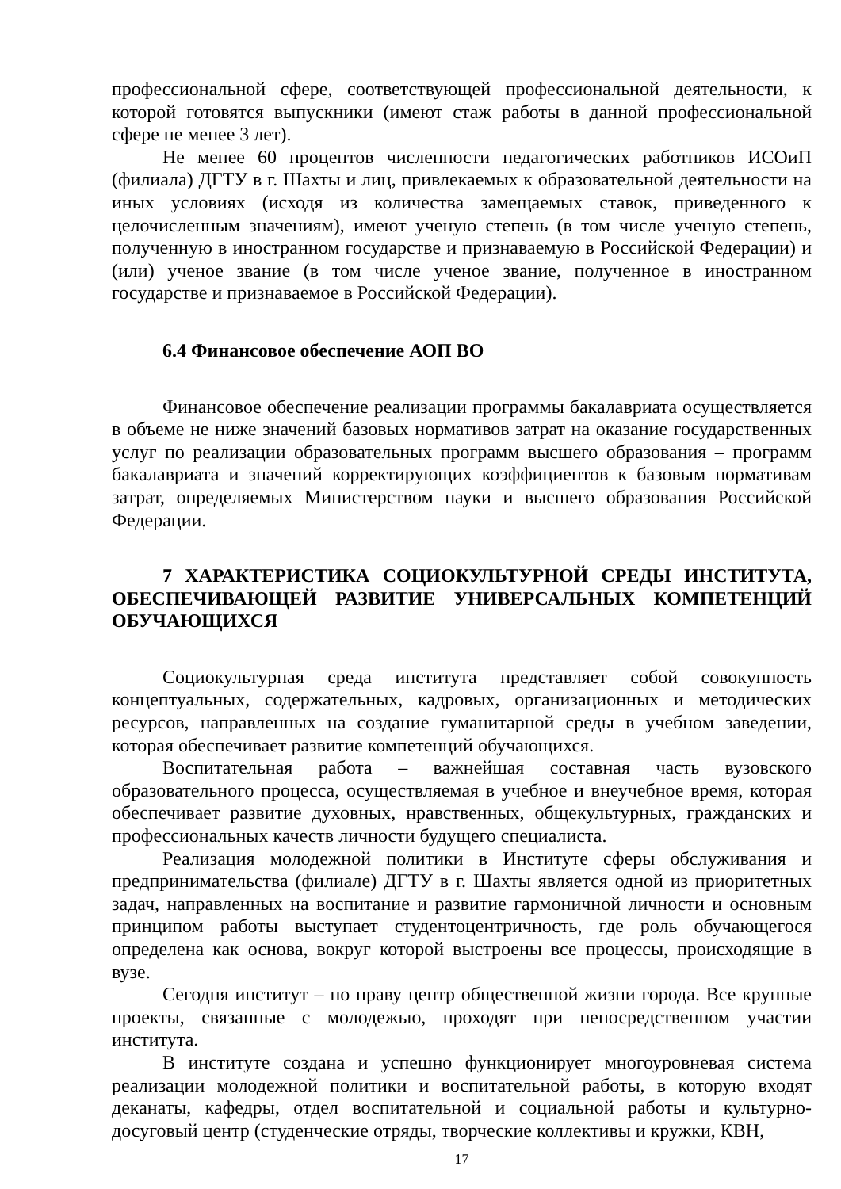профессиональной сфере, соответствующей профессиональной деятельности, к которой готовятся выпускники (имеют стаж работы в данной профессиональной сфере не менее 3 лет).
Не менее 60 процентов численности педагогических работников ИСОиП (филиала) ДГТУ в г. Шахты и лиц, привлекаемых к образовательной деятельности на иных условиях (исходя из количества замещаемых ставок, приведенного к целочисленным значениям), имеют ученую степень (в том числе ученую степень, полученную в иностранном государстве и признаваемую в Российской Федерации) и (или) ученое звание (в том числе ученое звание, полученное в иностранном государстве и признаваемое в Российской Федерации).
6.4 Финансовое обеспечение АОП ВО
Финансовое обеспечение реализации программы бакалавриата осуществляется в объеме не ниже значений базовых нормативов затрат на оказание государственных услуг по реализации образовательных программ высшего образования – программ бакалавриата и значений корректирующих коэффициентов к базовым нормативам затрат, определяемых Министерством науки и высшего образования Российской Федерации.
7 ХАРАКТЕРИСТИКА СОЦИОКУЛЬТУРНОЙ СРЕДЫ ИНСТИТУТА, ОБЕСПЕЧИВАЮЩЕЙ РАЗВИТИЕ УНИВЕРСАЛЬНЫХ КОМПЕТЕНЦИЙ ОБУЧАЮЩИХСЯ
Социокультурная среда института представляет собой совокупность концептуальных, содержательных, кадровых, организационных и методических ресурсов, направленных на создание гуманитарной среды в учебном заведении, которая обеспечивает развитие компетенций обучающихся.
Воспитательная работа – важнейшая составная часть вузовского образовательного процесса, осуществляемая в учебное и внеучебное время, которая обеспечивает развитие духовных, нравственных, общекультурных, гражданских и профессиональных качеств личности будущего специалиста.
Реализация молодежной политики в Институте сферы обслуживания и предпринимательства (филиале) ДГТУ в г. Шахты является одной из приоритетных задач, направленных на воспитание и развитие гармоничной личности и основным принципом работы выступает студентоцентричность, где роль обучающегося определена как основа, вокруг которой выстроены все процессы, происходящие в вузе.
Сегодня институт – по праву центр общественной жизни города. Все крупные проекты, связанные с молодежью, проходят при непосредственном участии института.
В институте создана и успешно функционирует многоуровневая система реализации молодежной политики и воспитательной работы, в которую входят деканаты, кафедры, отдел воспитательной и социальной работы и культурно-досуговый центр (студенческие отряды, творческие коллективы и кружки, КВН,
17